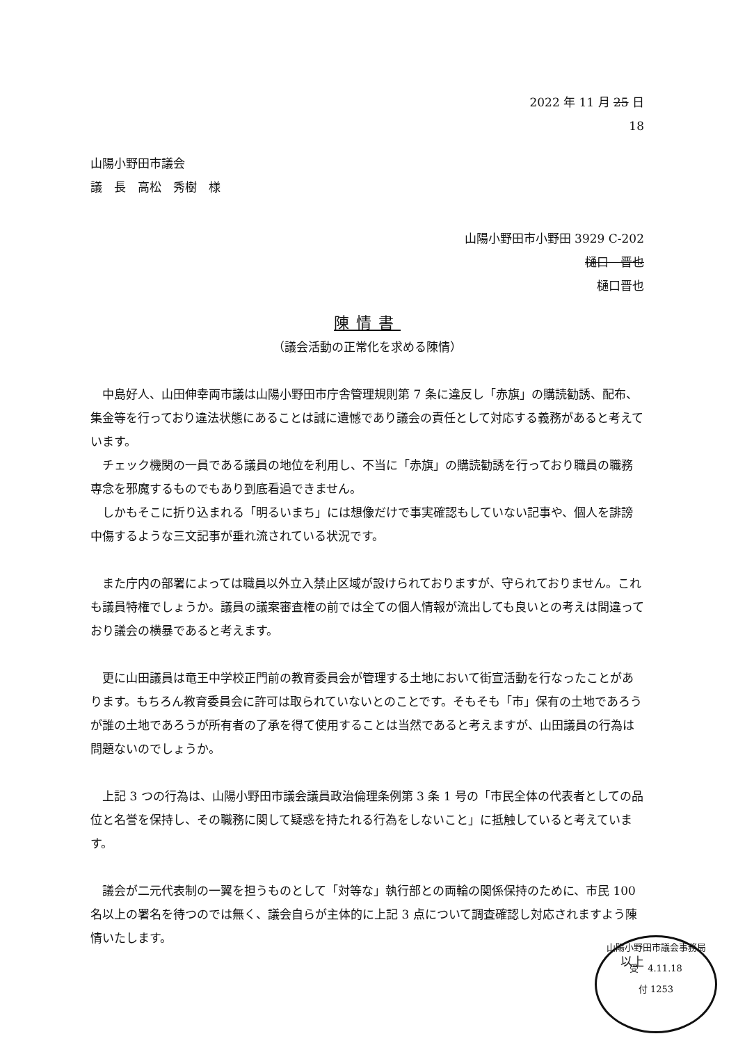2022 年 11 月 25 日
18
山陽小野田市議会
議　長　高松　秀樹　様
山陽小野田市小野田 3929 C-202
樋口　晋也
樋口晋也
陳情書
（議会活動の正常化を求める陳情）
中島好人、山田伸幸両市議は山陽小野田市庁舎管理規則第 7 条に違反し「赤旗」の購読勧誘、配布、集金等を行っており違法状態にあることは誠に遺憾であり議会の責任として対応する義務があると考えています。
チェック機関の一員である議員の地位を利用し、不当に「赤旗」の購読勧誘を行っており職員の職務専念を邪魔するものでもあり到底看過できません。
しかもそこに折り込まれる「明るいまち」には想像だけで事実確認もしていない記事や、個人を誹謗中傷するような三文記事が垂れ流されている状況です。
また庁内の部署によっては職員以外立入禁止区域が設けられておりますが、守られておりません。これも議員特権でしょうか。議員の議案審査権の前では全ての個人情報が流出しても良いとの考えは間違っており議会の横暴であると考えます。
更に山田議員は竜王中学校正門前の教育委員会が管理する土地において街宣活動を行なったことがあります。もちろん教育委員会に許可は取られていないとのことです。そもそも「市」保有の土地であろうが誰の土地であろうが所有者の了承を得て使用することは当然であると考えますが、山田議員の行為は問題ないのでしょうか。
上記 3 つの行為は、山陽小野田市議会議員政治倫理条例第 3 条 1 号の「市民全体の代表者としての品位と名誉を保持し、その職務に関して疑惑を持たれる行為をしないこと」に抵触していると考えています。
議会が二元代表制の一翼を担うものとして「対等な」執行部との両輪の関係保持のために、市民 100 名以上の署名を待つのでは無く、議会自らが主体的に上記 3 点について調査確認し対応されますよう陳情いたします。
以上
山陽小野田市議会事務局
受　4.11.18
付 1253